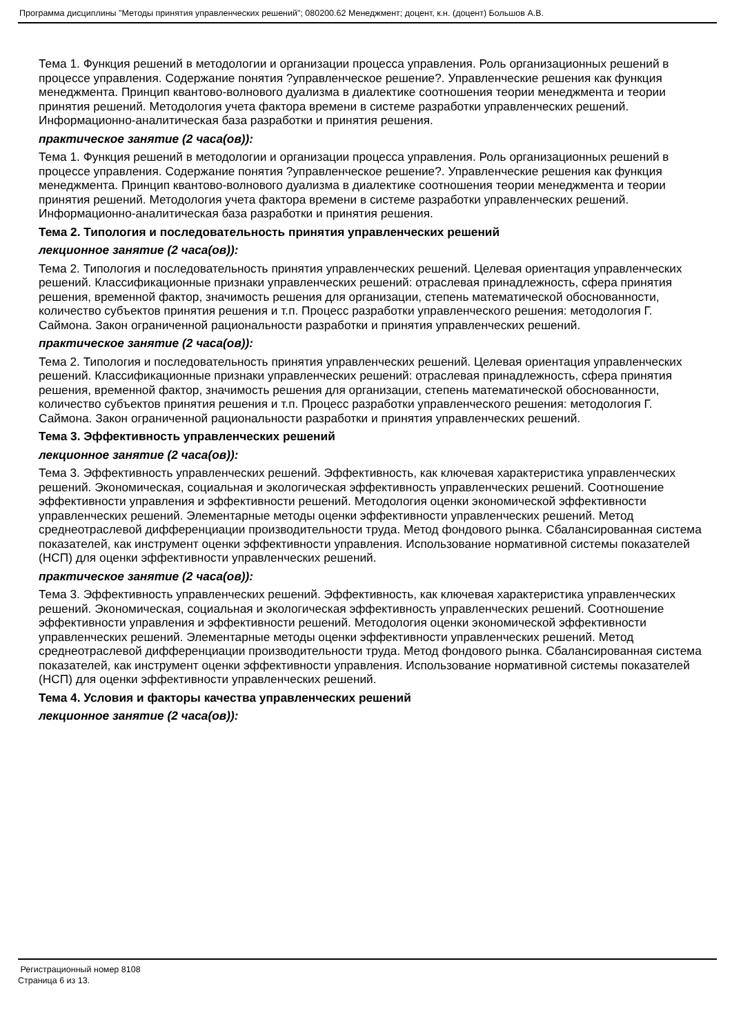Программа дисциплины "Методы принятия управленческих решений"; 080200.62 Менеджмент; доцент, к.н. (доцент) Большов А.В.
Тема 1. Функция решений в методологии и организации процесса управления. Роль организационных решений в процессе управления. Содержание понятия ?управленческое решение?. Управленческие решения как функция менеджмента. Принцип квантово-волнового дуализма в диалектике соотношения теории менеджмента и теории принятия решений. Методология учета фактора времени в системе разработки управленческих решений. Информационно-аналитическая база разработки и принятия решения.
практическое занятие (2 часа(ов)):
Тема 1. Функция решений в методологии и организации процесса управления. Роль организационных решений в процессе управления. Содержание понятия ?управленческое решение?. Управленческие решения как функция менеджмента. Принцип квантово-волнового дуализма в диалектике соотношения теории менеджмента и теории принятия решений. Методология учета фактора времени в системе разработки управленческих решений. Информационно-аналитическая база разработки и принятия решения.
Тема 2. Типология и последовательность принятия управленческих решений
лекционное занятие (2 часа(ов)):
Тема 2. Типология и последовательность принятия управленческих решений. Целевая ориентация управленческих решений. Классификационные признаки управленческих решений: отраслевая принадлежность, сфера принятия решения, временной фактор, значимость решения для организации, степень математической обоснованности, количество субъектов принятия решения и т.п. Процесс разработки управленческого решения: методология Г. Саймона. Закон ограниченной рациональности разработки и принятия управленческих решений.
практическое занятие (2 часа(ов)):
Тема 2. Типология и последовательность принятия управленческих решений. Целевая ориентация управленческих решений. Классификационные признаки управленческих решений: отраслевая принадлежность, сфера принятия решения, временной фактор, значимость решения для организации, степень математической обоснованности, количество субъектов принятия решения и т.п. Процесс разработки управленческого решения: методология Г. Саймона. Закон ограниченной рациональности разработки и принятия управленческих решений.
Тема 3. Эффективность управленческих решений
лекционное занятие (2 часа(ов)):
Тема 3. Эффективность управленческих решений. Эффективность, как ключевая характеристика управленческих решений. Экономическая, социальная и экологическая эффективность управленческих решений. Соотношение эффективности управления и эффективности решений. Методология оценки экономической эффективности управленческих решений. Элементарные методы оценки эффективности управленческих решений. Метод среднеотраслевой дифференциации производительности труда. Метод фондового рынка. Сбалансированная система показателей, как инструмент оценки эффективности управления. Использование нормативной системы показателей (НСП) для оценки эффективности управленческих решений.
практическое занятие (2 часа(ов)):
Тема 3. Эффективность управленческих решений. Эффективность, как ключевая характеристика управленческих решений. Экономическая, социальная и экологическая эффективность управленческих решений. Соотношение эффективности управления и эффективности решений. Методология оценки экономической эффективности управленческих решений. Элементарные методы оценки эффективности управленческих решений. Метод среднеотраслевой дифференциации производительности труда. Метод фондового рынка. Сбалансированная система показателей, как инструмент оценки эффективности управления. Использование нормативной системы показателей (НСП) для оценки эффективности управленческих решений.
Тема 4. Условия и факторы качества управленческих решений
лекционное занятие (2 часа(ов)):
Регистрационный номер 8108
Страница 6 из 13.